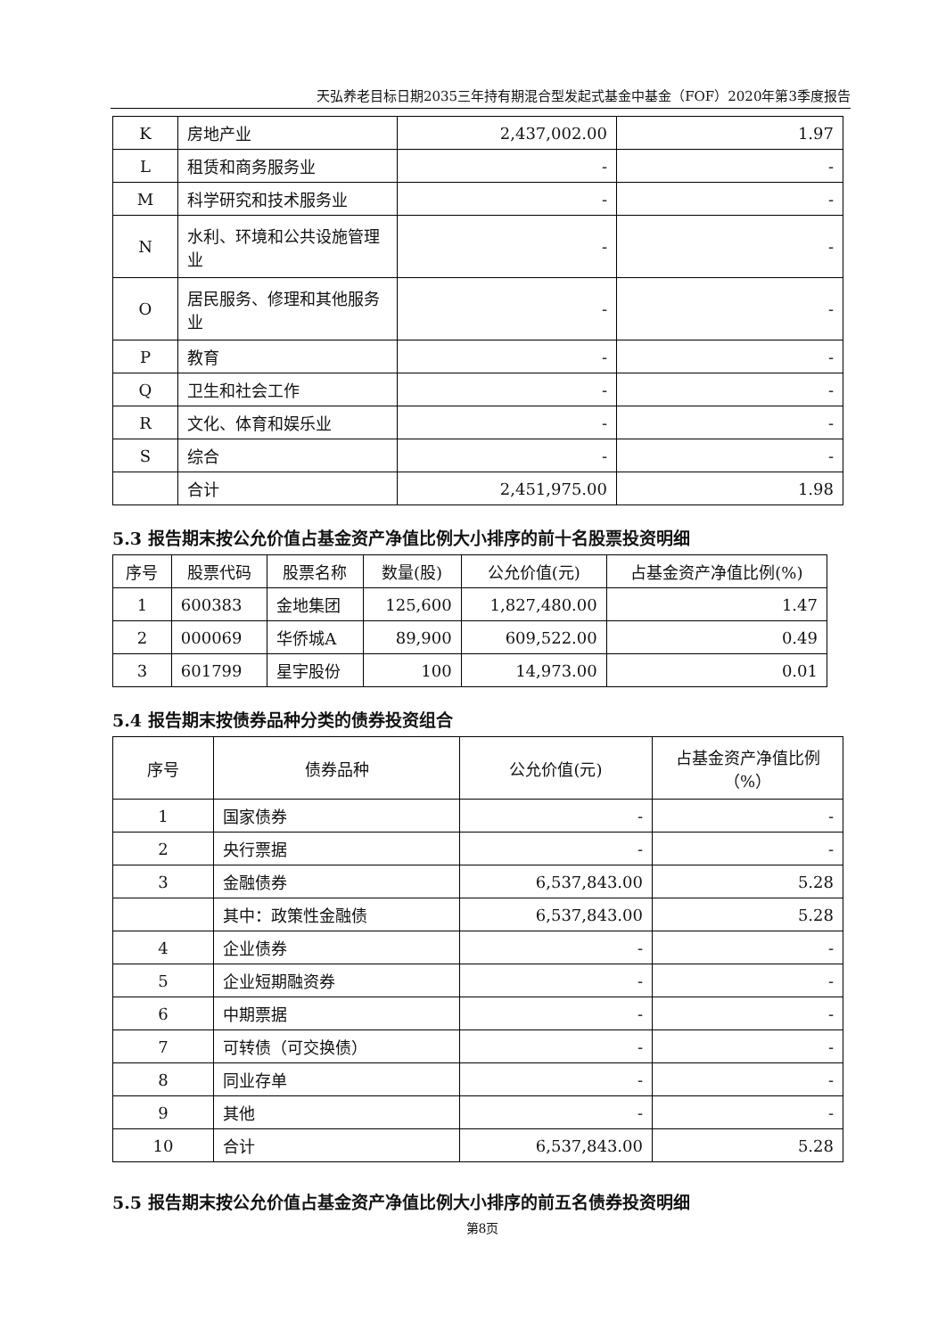天弘养老目标日期2035三年持有期混合型发起式基金中基金（FOF）2020年第3季度报告
| K | 房地产业 | 2,437,002.00 | 1.97 |
| L | 租赁和商务服务业 | - | - |
| M | 科学研究和技术服务业 | - | - |
| N | 水利、环境和公共设施管理业 | - | - |
| O | 居民服务、修理和其他服务业 | - | - |
| P | 教育 | - | - |
| Q | 卫生和社会工作 | - | - |
| R | 文化、体育和娱乐业 | - | - |
| S | 综合 | - | - |
| | 合计 | 2,451,975.00 | 1.98 |
5.3 报告期末按公允价值占基金资产净值比例大小排序的前十名股票投资明细
| 序号 | 股票代码 | 股票名称 | 数量(股) | 公允价值(元) | 占基金资产净值比例(%) |
| --- | --- | --- | --- | --- | --- |
| 1 | 600383 | 金地集团 | 125,600 | 1,827,480.00 | 1.47 |
| 2 | 000069 | 华侨城A | 89,900 | 609,522.00 | 0.49 |
| 3 | 601799 | 星宇股份 | 100 | 14,973.00 | 0.01 |
5.4 报告期末按债券品种分类的债券投资组合
| 序号 | 债券品种 | 公允价值(元) | 占基金资产净值比例（%） |
| --- | --- | --- | --- |
| 1 | 国家债券 | - | - |
| 2 | 央行票据 | - | - |
| 3 | 金融债券 | 6,537,843.00 | 5.28 |
| | 其中：政策性金融债 | 6,537,843.00 | 5.28 |
| 4 | 企业债券 | - | - |
| 5 | 企业短期融资券 | - | - |
| 6 | 中期票据 | - | - |
| 7 | 可转债（可交换债） | - | - |
| 8 | 同业存单 | - | - |
| 9 | 其他 | - | - |
| 10 | 合计 | 6,537,843.00 | 5.28 |
5.5 报告期末按公允价值占基金资产净值比例大小排序的前五名债券投资明细
第8页